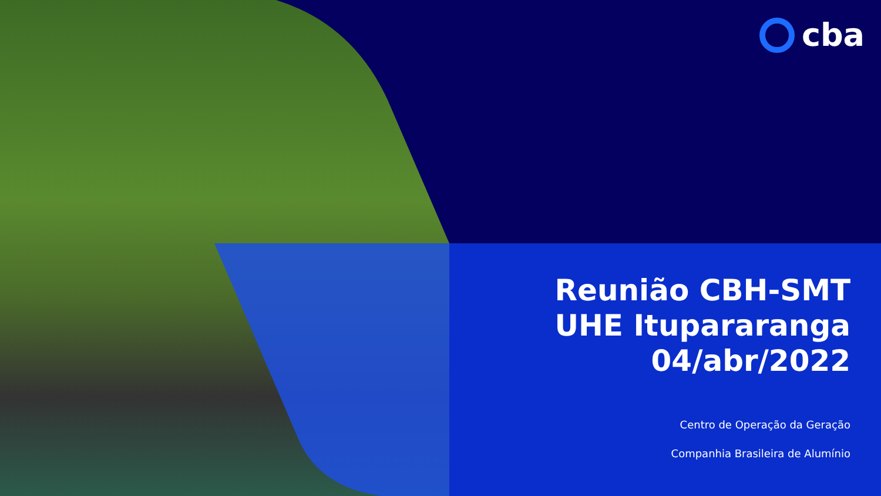cba
Reunião CBH-SMT
UHE Itupararanga
04/abr/2022
Centro de Operação da Geração
Companhia Brasileira de Alumínio